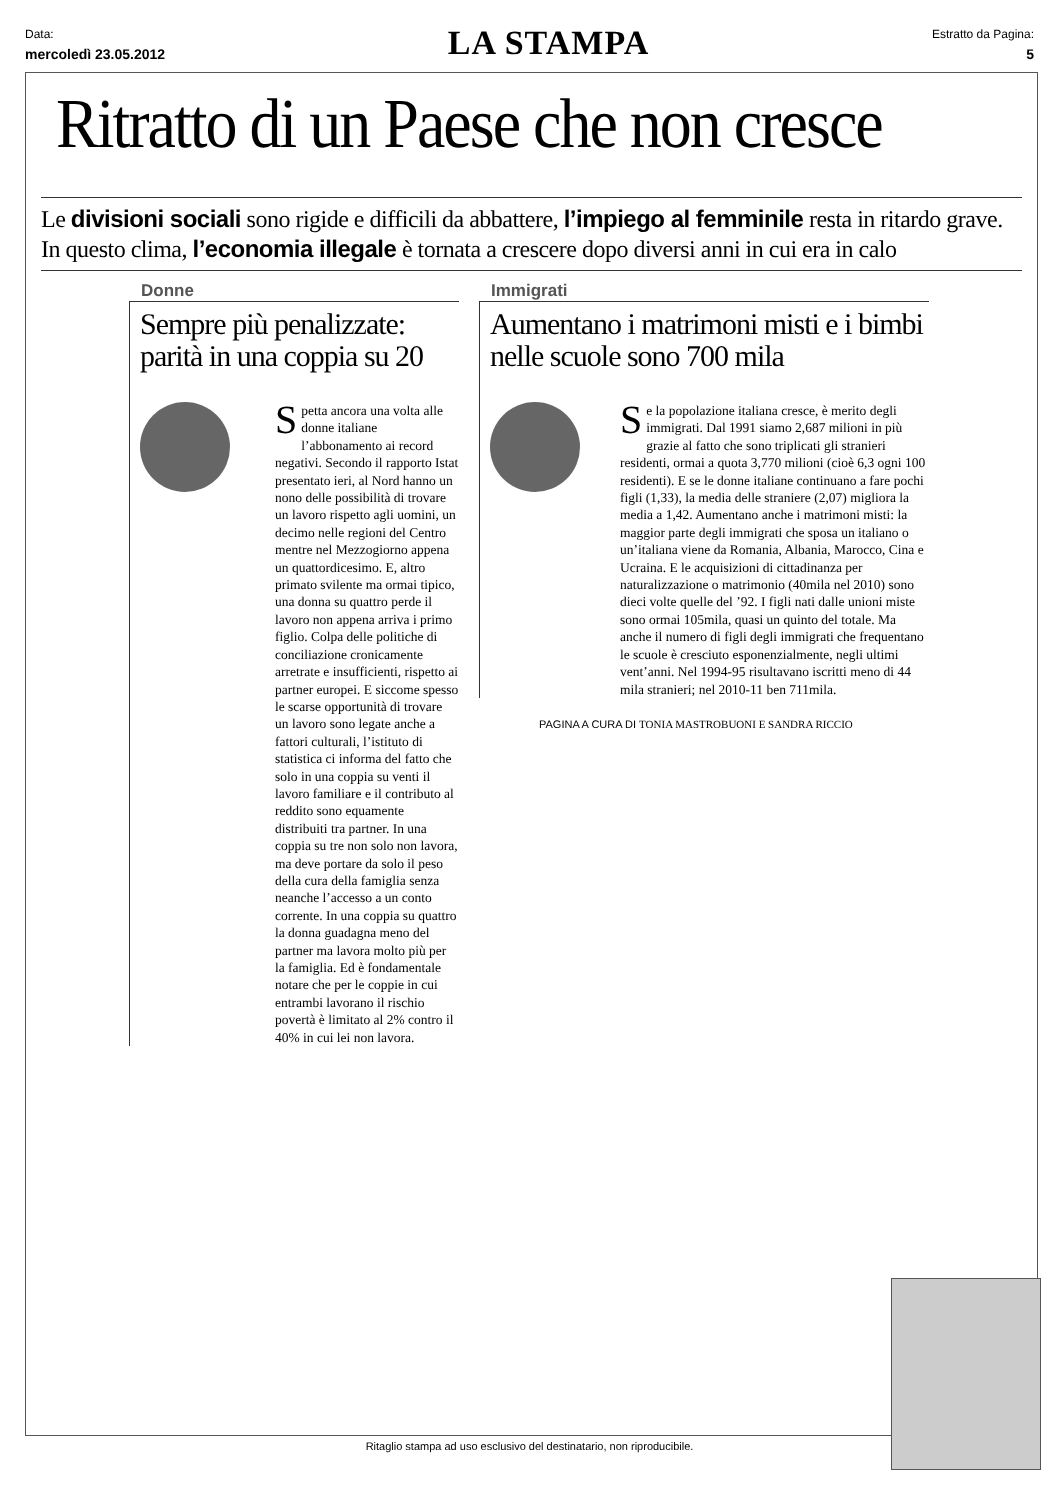Data:
mercoledì 23.05.2012
LA STAMPA
Estratto da Pagina:
5
Ritratto di un Paese che non cresce
Le divisioni sociali sono rigide e difficili da abbattere, l’impiego al femminile resta in ritardo grave. In questo clima, l’economia illegale è tornata a crescere dopo diversi anni in cui era in calo
Donne
Sempre più penalizzate: parità in una coppia su 20
Spetta ancora una volta alle donne italiane l’abbonamento ai record negativi. Secondo il rapporto Istat presentato ieri, al Nord hanno un nono delle possibilità di trovare un lavoro rispetto agli uomini, un decimo nelle regioni del Centro mentre nel Mezzogiorno appena un quattordicesimo. E, altro primato svilente ma ormai tipico, una donna su quattro perde il lavoro non appena arriva i primo figlio. Colpa delle politiche di conciliazione cronicamente arretrate e insufficienti, rispetto ai partner europei. E siccome spesso le scarse opportunità di trovare un lavoro sono legate anche a fattori culturali, l’istituto di statistica ci informa del fatto che solo in una coppia su venti il lavoro familiare e il contributo al reddito sono equamente distribuiti tra partner. In una coppia su tre non solo non lavora, ma deve portare da solo il peso della cura della famiglia senza neanche l’accesso a un conto corrente. In una coppia su quattro la donna guadagna meno del partner ma lavora molto più per la famiglia. Ed è fondamentale notare che per le coppie in cui entrambi lavorano il rischio povertà è limitato al 2% contro il 40% in cui lei non lavora.
Immigrati
Aumentano i matrimoni misti e i bimbi nelle scuole sono 700 mila
Se la popolazione italiana cresce, è merito degli immigrati. Dal 1991 siamo 2,687 milioni in più grazie al fatto che sono triplicati gli stranieri residenti, ormai a quota 3,770 milioni (cioè 6,3 ogni 100 residenti). E se le donne italiane continuano a fare pochi figli (1,33), la media delle straniere (2,07) migliora la media a 1,42. Aumentano anche i matrimoni misti: la maggior parte degli immigrati che sposa un italiano o un’italiana viene da Romania, Albania, Marocco, Cina e Ucraina. E le acquisizioni di cittadinanza per naturalizzazione o matrimonio (40mila nel 2010) sono dieci volte quelle del ’92. I figli nati dalle unioni miste sono ormai 105mila, quasi un quinto del totale. Ma anche il numero di figli degli immigrati che frequentano le scuole è cresciuto esponenzialmente, negli ultimi vent’anni. Nel 1994-95 risultavano iscritti meno di 44 mila stranieri; nel 2010-11 ben 711mila.
PAGINA A CURA DI TONIA MASTROBUONI E SANDRA RICCIO
Ritaglio stampa ad uso esclusivo del destinatario, non riproducibile.